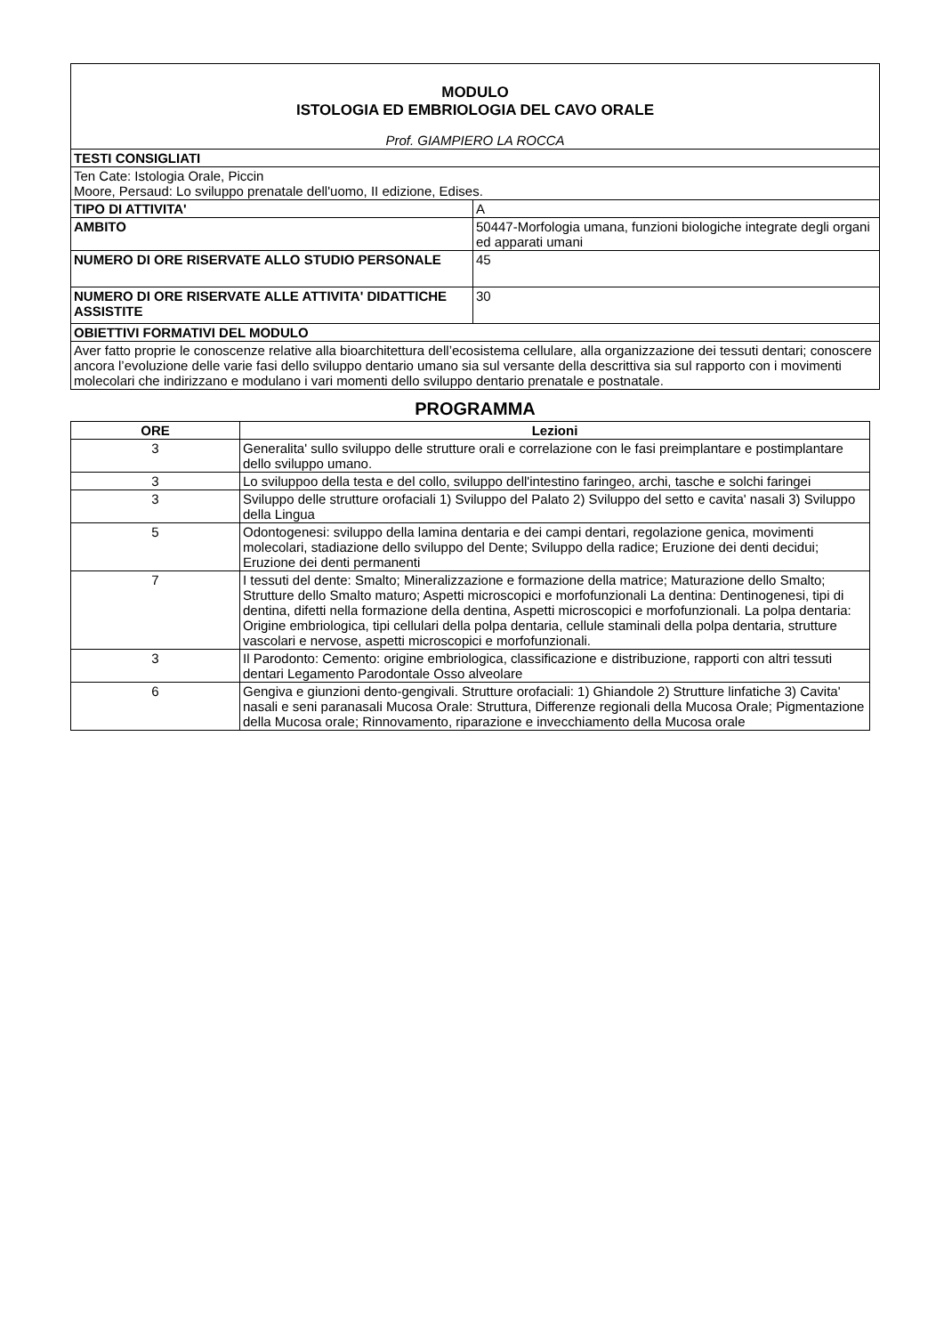| MODULO ISTOLOGIA ED EMBRIOLOGIA DEL CAVO ORALE | |
| Prof. GIAMPIERO LA ROCCA | |
| TESTI CONSIGLIATI | |
| Ten Cate: Istologia Orale, Piccin Moore, Persaud: Lo sviluppo prenatale dell'uomo, II edizione, Edises. | |
| TIPO DI ATTIVITA' | A |
| AMBITO | 50447-Morfologia umana, funzioni biologiche integrate degli organi ed apparati umani |
| NUMERO DI ORE RISERVATE ALLO STUDIO PERSONALE | 45 |
| NUMERO DI ORE RISERVATE ALLE ATTIVITA' DIDATTICHE ASSISTITE | 30 |
| OBIETTIVI FORMATIVI DEL MODULO | |
| Aver fatto proprie le conoscenze relative alla bioarchitettura dell’ecosistema cellulare, alla organizzazione dei tessuti dentari; conoscere ancora l’evoluzione delle varie fasi dello sviluppo dentario umano sia sul versante della descrittiva sia sul rapporto con i movimenti molecolari che indirizzano e modulano i vari momenti dello sviluppo dentario prenatale e postnatale. | |
PROGRAMMA
| ORE | Lezioni |
| --- | --- |
| 3 | Generalita' sullo sviluppo delle strutture orali e correlazione con le fasi preimplantare e postimplantare dello sviluppo umano. |
| 3 | Lo sviluppoo della testa e del collo, sviluppo dell'intestino faringeo, archi, tasche e solchi faringei |
| 3 | Sviluppo delle strutture orofaciali 1) Sviluppo del Palato 2) Sviluppo del setto e cavita' nasali 3) Sviluppo della Lingua |
| 5 | Odontogenesi: sviluppo della lamina dentaria e dei campi dentari, regolazione genica, movimenti molecolari, stadiazione dello sviluppo del Dente; Sviluppo della radice; Eruzione dei denti decidui; Eruzione dei denti permanenti |
| 7 | I tessuti del dente: Smalto; Mineralizzazione e formazione della matrice; Maturazione dello Smalto; Strutture dello Smalto maturo; Aspetti microscopici e morfofunzionali La dentina: Dentinogenesi, tipi di dentina, difetti nella formazione della dentina, Aspetti microscopici e morfofunzionali. La polpa dentaria: Origine embriologica, tipi cellulari della polpa dentaria, cellule staminali della polpa dentaria, strutture vascolari e nervose, aspetti microscopici e morfofunzionali. |
| 3 | Il Parodonto: Cemento: origine embriologica, classificazione e distribuzione, rapporti con altri tessuti dentari Legamento Parodontale Osso alveolare |
| 6 | Gengiva e giunzioni dento-gengivali. Strutture orofaciali: 1) Ghiandole 2) Strutture linfatiche 3) Cavita' nasali e seni paranasali Mucosa Orale: Struttura, Differenze regionali della Mucosa Orale; Pigmentazione della Mucosa orale; Rinnovamento, riparazione e invecchiamento della Mucosa orale |